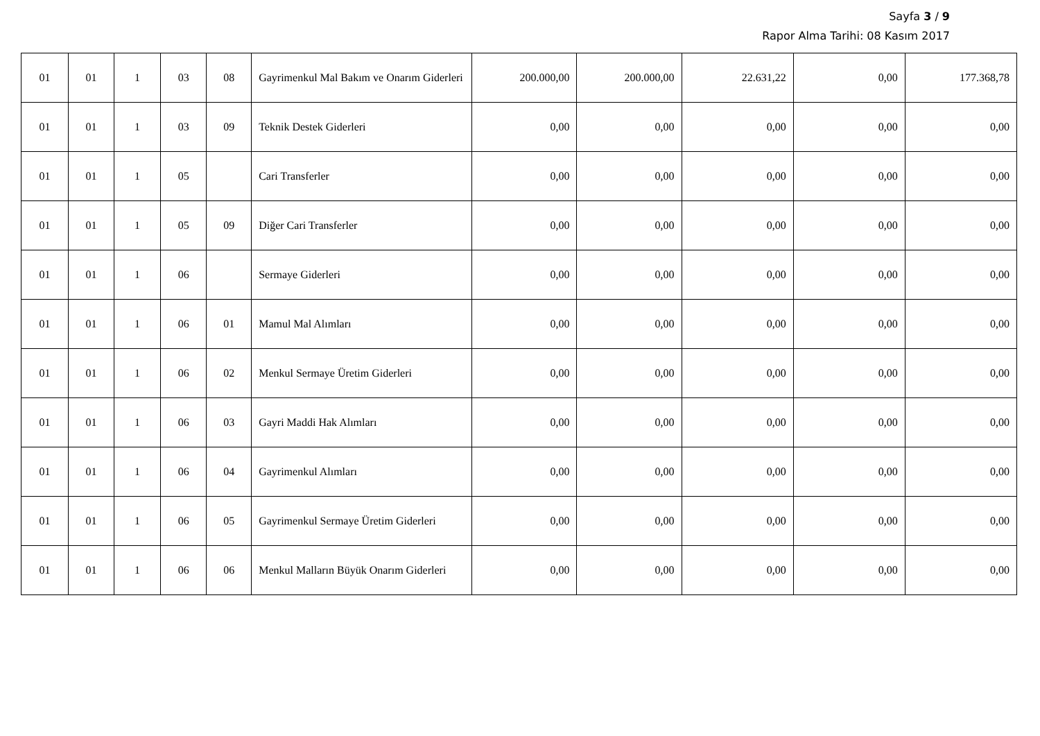Sayfa 3 / 9
Rapor Alma Tarihi: 08 Kasım 2017
| 01 | 01 | 1 | 03 | 08 | Gayrimenkul Mal Bakım ve Onarım Giderleri | 200.000,00 | 200.000,00 | 22.631,22 | 0,00 | 177.368,78 |
| 01 | 01 | 1 | 03 | 09 | Teknik Destek Giderleri | 0,00 | 0,00 | 0,00 | 0,00 | 0,00 |
| 01 | 01 | 1 | 05 | | Cari Transferler | 0,00 | 0,00 | 0,00 | 0,00 | 0,00 |
| 01 | 01 | 1 | 05 | 09 | Diğer Cari Transferler | 0,00 | 0,00 | 0,00 | 0,00 | 0,00 |
| 01 | 01 | 1 | 06 | | Sermaye Giderleri | 0,00 | 0,00 | 0,00 | 0,00 | 0,00 |
| 01 | 01 | 1 | 06 | 01 | Mamul Mal Alımları | 0,00 | 0,00 | 0,00 | 0,00 | 0,00 |
| 01 | 01 | 1 | 06 | 02 | Menkul Sermaye Üretim Giderleri | 0,00 | 0,00 | 0,00 | 0,00 | 0,00 |
| 01 | 01 | 1 | 06 | 03 | Gayri Maddi Hak Alımları | 0,00 | 0,00 | 0,00 | 0,00 | 0,00 |
| 01 | 01 | 1 | 06 | 04 | Gayrimenkul Alımları | 0,00 | 0,00 | 0,00 | 0,00 | 0,00 |
| 01 | 01 | 1 | 06 | 05 | Gayrimenkul Sermaye Üretim Giderleri | 0,00 | 0,00 | 0,00 | 0,00 | 0,00 |
| 01 | 01 | 1 | 06 | 06 | Menkul Malların Büyük Onarım Giderleri | 0,00 | 0,00 | 0,00 | 0,00 | 0,00 |